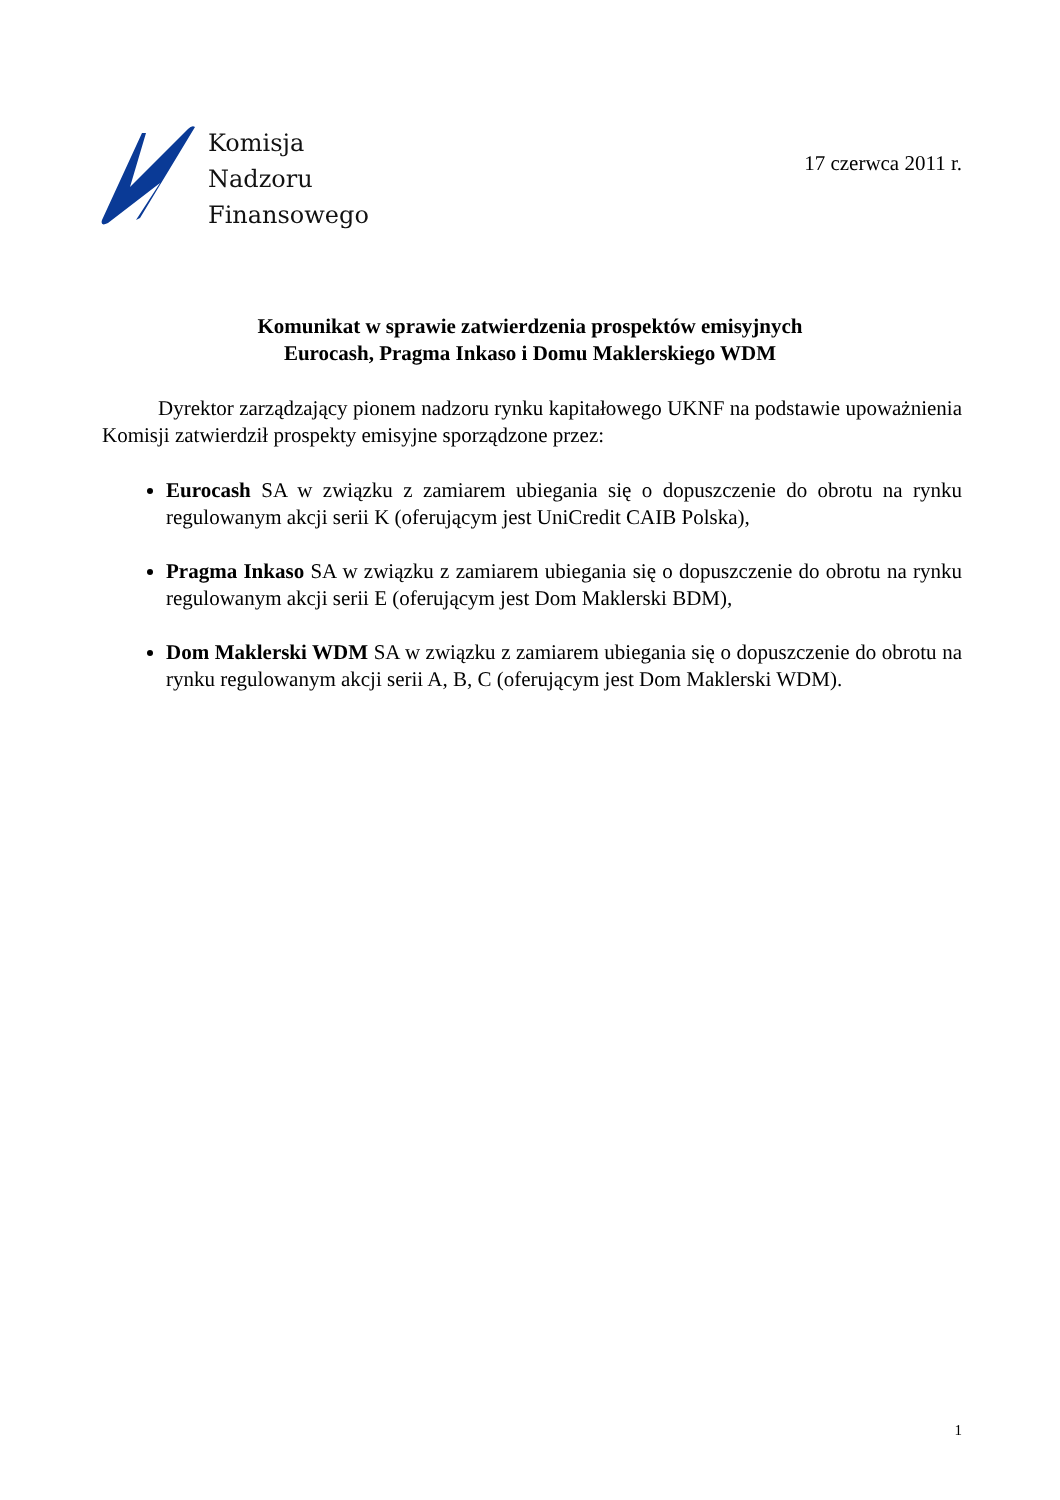Komisja
Nadzoru
Finansowego
17 czerwca 2011 r.
Komunikat w sprawie zatwierdzenia prospektów emisyjnych
Eurocash, Pragma Inkaso i Domu Maklerskiego WDM
Dyrektor zarządzający pionem nadzoru rynku kapitałowego UKNF na podstawie upoważnienia Komisji zatwierdził prospekty emisyjne sporządzone przez:
Eurocash SA w związku z zamiarem ubiegania się o dopuszczenie do obrotu na rynku regulowanym akcji serii K (oferującym jest UniCredit CAIB Polska),
Pragma Inkaso SA w związku z zamiarem ubiegania się o dopuszczenie do obrotu na rynku regulowanym akcji serii E (oferującym jest Dom Maklerski BDM),
Dom Maklerski WDM SA w związku z zamiarem ubiegania się o dopuszczenie do obrotu na rynku regulowanym akcji serii A, B, C (oferującym jest Dom Maklerski WDM).
1